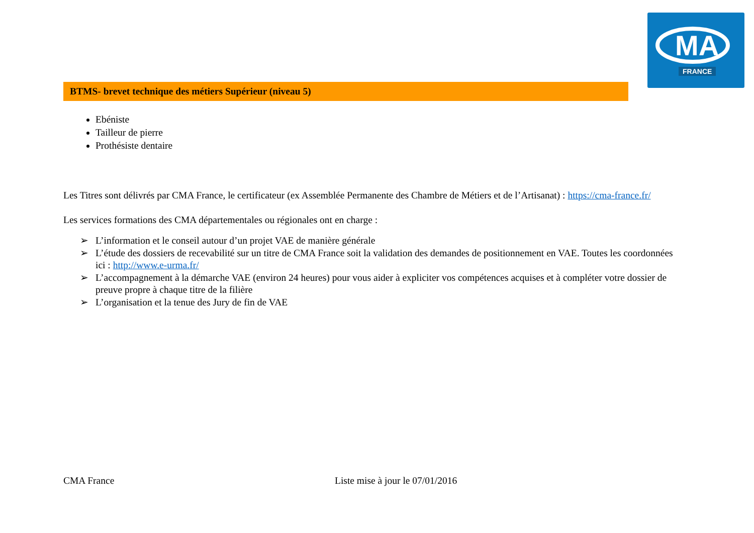MA
FRANCE
BTMS- brevet technique des métiers Supérieur (niveau 5)
Ebéniste
Tailleur de pierre
Prothésiste dentaire
Les Titres sont délivrés par CMA France, le certificateur (ex Assemblée Permanente des Chambre de Métiers et de l’Artisanat) : https://cma-france.fr/
Les services formations des CMA départementales ou régionales ont en charge :
➢ L’information et le conseil autour d’un projet VAE de manière générale
➢ L’étude des dossiers de recevabilité sur un titre de CMA France soit la validation des demandes de positionnement en VAE. Toutes les coordonnées ici : http://www.e-urma.fr/
➢ L’accompagnement à la démarche VAE (environ 24 heures) pour vous aider à expliciter vos compétences acquises et à compléter votre dossier de preuve propre à chaque titre de la filière
➢ L’organisation et la tenue des Jury de fin de VAE
CMA France Liste mise à jour le 07/01/2016